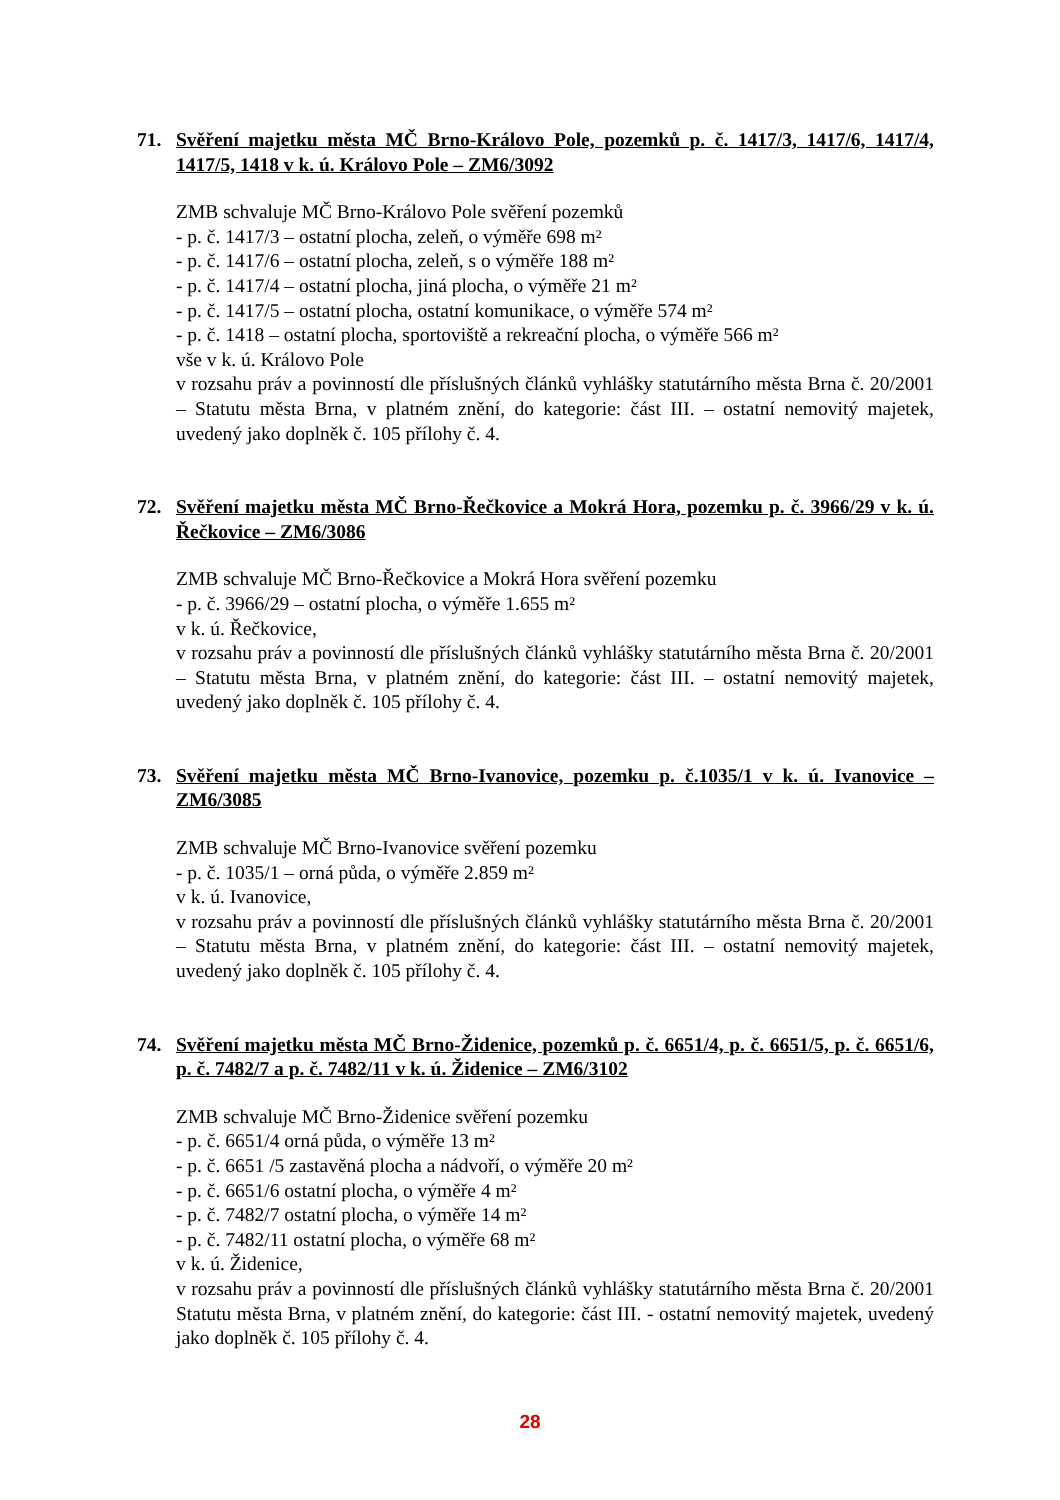71. Svěření majetku města MČ Brno-Královo Pole, pozemků p. č. 1417/3, 1417/6, 1417/4, 1417/5, 1418 v k. ú. Královo Pole – ZM6/3092
ZMB schvaluje MČ Brno-Královo Pole svěření pozemků
- p. č. 1417/3 – ostatní plocha, zeleň, o výměře 698 m²
- p. č. 1417/6 – ostatní plocha, zeleň, s o výměře 188 m²
- p. č. 1417/4 – ostatní plocha, jiná plocha, o výměře 21 m²
- p. č. 1417/5 – ostatní plocha, ostatní komunikace, o výměře 574 m²
- p. č. 1418 – ostatní plocha, sportoviště a rekreační plocha, o výměře 566 m²
vše v k. ú. Královo Pole
v rozsahu práv a povinností dle příslušných článků vyhlášky statutárního města Brna č. 20/2001 – Statutu města Brna, v platném znění, do kategorie: část III. – ostatní nemovitý majetek, uvedený jako doplněk č. 105 přílohy č. 4.
72. Svěření majetku města MČ Brno-Řečkovice a Mokrá Hora, pozemku p. č. 3966/29 v k. ú. Řečkovice – ZM6/3086
ZMB schvaluje MČ Brno-Řečkovice a Mokrá Hora svěření pozemku
- p. č. 3966/29 – ostatní plocha, o výměře 1.655 m²
v k. ú. Řečkovice,
v rozsahu práv a povinností dle příslušných článků vyhlášky statutárního města Brna č. 20/2001 – Statutu města Brna, v platném znění, do kategorie: část III. – ostatní nemovitý majetek, uvedený jako doplněk č. 105 přílohy č. 4.
73. Svěření majetku města MČ Brno-Ivanovice, pozemku p. č.1035/1 v k. ú. Ivanovice – ZM6/3085
ZMB schvaluje MČ Brno-Ivanovice svěření pozemku
- p. č. 1035/1 – orná půda, o výměře 2.859 m²
v k. ú. Ivanovice,
v rozsahu práv a povinností dle příslušných článků vyhlášky statutárního města Brna č. 20/2001 – Statutu města Brna, v platném znění, do kategorie: část III. – ostatní nemovitý majetek, uvedený jako doplněk č. 105 přílohy č. 4.
74. Svěření majetku města MČ Brno-Židenice, pozemků p. č. 6651/4, p. č. 6651/5, p. č. 6651/6, p. č. 7482/7 a p. č. 7482/11 v k. ú. Židenice – ZM6/3102
ZMB schvaluje MČ Brno-Židenice svěření pozemku
- p. č. 6651/4 orná půda, o výměře 13 m²
- p. č. 6651 /5 zastavěná plocha a nádvoří, o výměře 20 m²
- p. č. 6651/6 ostatní plocha, o výměře 4 m²
- p. č. 7482/7 ostatní plocha, o výměře 14 m²
- p. č. 7482/11 ostatní plocha, o výměře 68 m²
v k. ú. Židenice,
v rozsahu práv a povinností dle příslušných článků vyhlášky statutárního města Brna č. 20/2001 Statutu města Brna, v platném znění, do kategorie: část III. - ostatní nemovitý majetek, uvedený jako doplněk č. 105 přílohy č. 4.
28